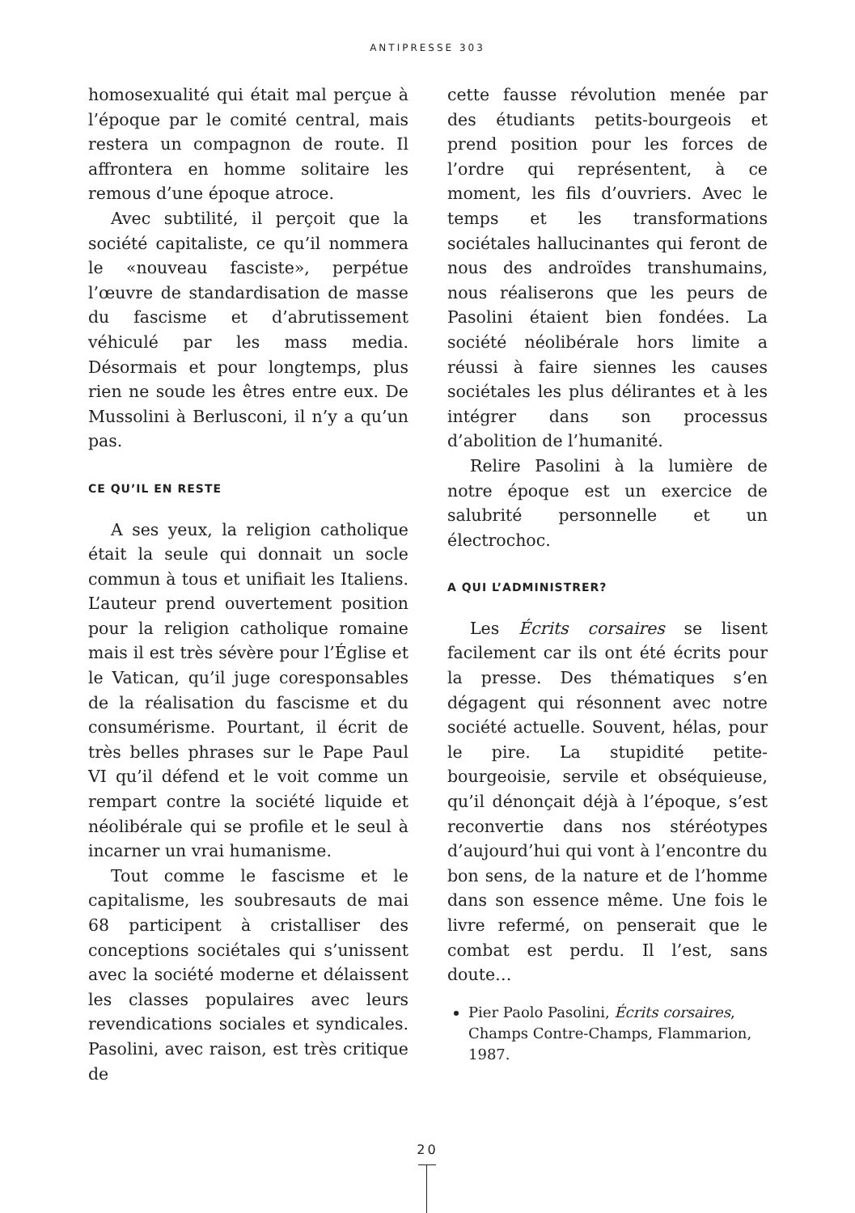ANTIPRESSE 303
homosexualité qui était mal perçue à l’époque par le comité central, mais restera un compagnon de route. Il affrontera en homme solitaire les remous d’une époque atroce.
Avec subtilité, il perçoit que la société capitaliste, ce qu’il nommera le «nouveau fasciste», perpétue l’œuvre de standardisation de masse du fascisme et d’abrutissement véhiculé par les mass media. Désormais et pour longtemps, plus rien ne soude les êtres entre eux. De Mussolini à Berlusconi, il n’y a qu’un pas.
CE QU’IL EN RESTE
A ses yeux, la religion catholique était la seule qui donnait un socle commun à tous et unifiait les Italiens. L’auteur prend ouvertement position pour la religion catholique romaine mais il est très sévère pour l’Église et le Vatican, qu’il juge coresponsables de la réalisation du fascisme et du consumérisme. Pourtant, il écrit de très belles phrases sur le Pape Paul VI qu’il défend et le voit comme un rempart contre la société liquide et néolibérale qui se profile et le seul à incarner un vrai humanisme.
Tout comme le fascisme et le capitalisme, les soubresauts de mai 68 participent à cristalliser des conceptions sociétales qui s’unissent avec la société moderne et délaissent les classes populaires avec leurs revendications sociales et syndicales. Pasolini, avec raison, est très critique de
cette fausse révolution menée par des étudiants petits-bourgeois et prend position pour les forces de l’ordre qui représentent, à ce moment, les fils d’ouvriers. Avec le temps et les transformations sociétales hallucinantes qui feront de nous des androïdes transhumains, nous réaliserons que les peurs de Pasolini étaient bien fondées. La société néolibérale hors limite a réussi à faire siennes les causes sociétales les plus délirantes et à les intégrer dans son processus d’abolition de l’humanité.
Relire Pasolini à la lumière de notre époque est un exercice de salubrité personnelle et un électrochoc.
A QUI L’ADMINISTRER?
Les Écrits corsaires se lisent facilement car ils ont été écrits pour la presse. Des thématiques s’en dégagent qui résonnent avec notre société actuelle. Souvent, hélas, pour le pire. La stupidité petite-bourgeoisie, servile et obséquieuse, qu’il dénonçait déjà à l’époque, s’est reconvertie dans nos stéréotypes d’aujourd’hui qui vont à l’encontre du bon sens, de la nature et de l’homme dans son essence même. Une fois le livre refermé, on penserait que le combat est perdu. Il l’est, sans doute…
Pier Paolo Pasolini, Écrits corsaires, Champs Contre-Champs, Flammarion, 1987.
20